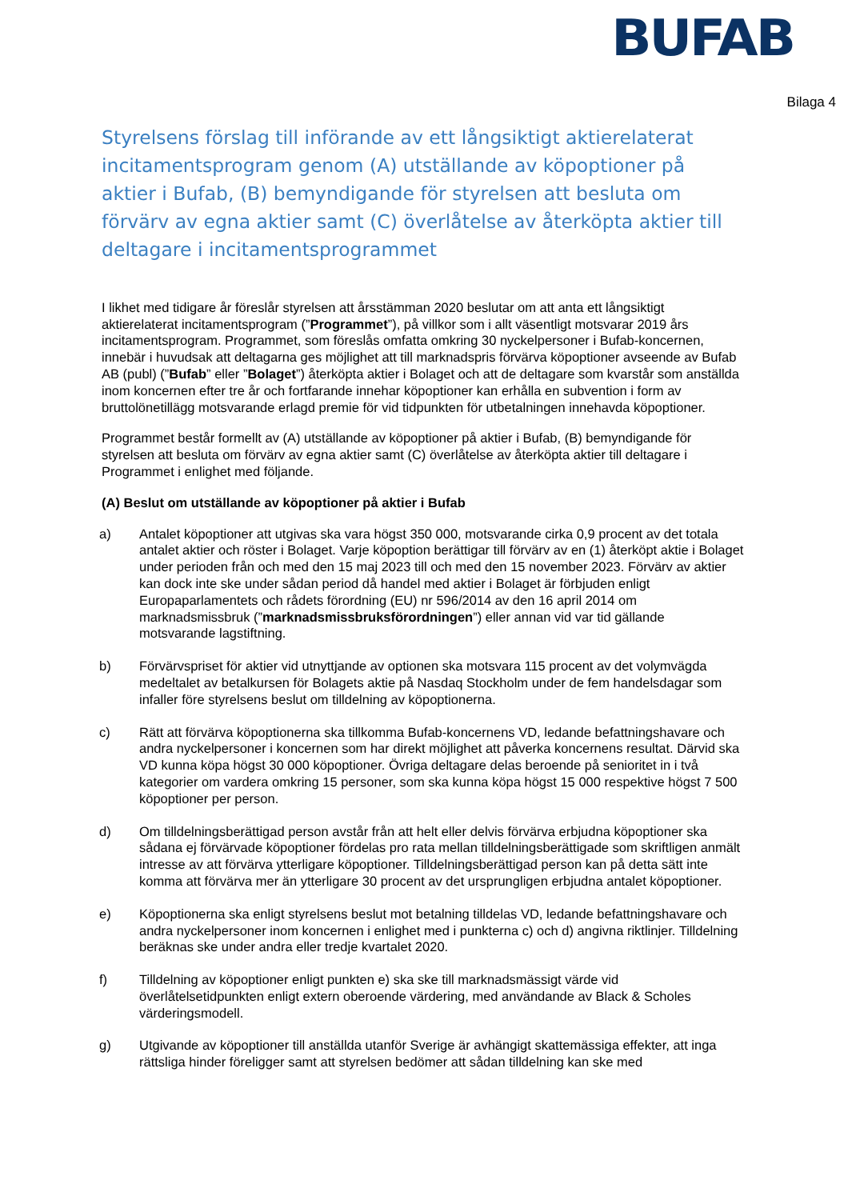BUFAB
Bilaga 4
Styrelsens förslag till införande av ett långsiktigt aktierelaterat incitamentsprogram genom (A) utställande av köpoptioner på aktier i Bufab, (B) bemyndigande för styrelsen att besluta om förvärv av egna aktier samt (C) överlåtelse av återköpta aktier till deltagare i incitamentsprogrammet
I likhet med tidigare år föreslår styrelsen att årsstämman 2020 beslutar om att anta ett långsiktigt aktierelaterat incitamentsprogram (”Programmet”), på villkor som i allt väsentligt motsvarar 2019 års incitamentsprogram. Programmet, som föreslås omfatta omkring 30 nyckelpersoner i Bufab-koncernen, innebär i huvudsak att deltagarna ges möjlighet att till marknadspris förvärva köpoptioner avseende av Bufab AB (publ) (”Bufab” eller ”Bolaget”) återköpta aktier i Bolaget och att de deltagare som kvarstår som anställda inom koncernen efter tre år och fortfarande innehar köpoptioner kan erhålla en subvention i form av bruttolönetillägg motsvarande erlagd premie för vid tidpunkten för utbetalningen innehavda köpoptioner.
Programmet består formellt av (A) utställande av köpoptioner på aktier i Bufab, (B) bemyndigande för styrelsen att besluta om förvärv av egna aktier samt (C) överlåtelse av återköpta aktier till deltagare i Programmet i enlighet med följande.
(A) Beslut om utställande av köpoptioner på aktier i Bufab
a) Antalet köpoptioner att utgivas ska vara högst 350 000, motsvarande cirka 0,9 procent av det totala antalet aktier och röster i Bolaget. Varje köpoption berättigar till förvärv av en (1) återköpt aktie i Bolaget under perioden från och med den 15 maj 2023 till och med den 15 november 2023. Förvärv av aktier kan dock inte ske under sådan period då handel med aktier i Bolaget är förbjuden enligt Europaparlamentets och rådets förordning (EU) nr 596/2014 av den 16 april 2014 om marknadsmissbruk (”marknadsmissbruksförordningen”) eller annan vid var tid gällande motsvarande lagstiftning.
b) Förvärvspriset för aktier vid utnyttjande av optionen ska motsvara 115 procent av det volymvägda medeltalet av betalkursen för Bolagets aktie på Nasdaq Stockholm under de fem handelsdagar som infaller före styrelsens beslut om tilldelning av köpoptionerna.
c) Rätt att förvärva köpoptionerna ska tillkomma Bufab-koncernens VD, ledande befattningshavare och andra nyckelpersoner i koncernen som har direkt möjlighet att påverka koncernens resultat. Därvid ska VD kunna köpa högst 30 000 köpoptioner. Övriga deltagare delas beroende på senioritet in i två kategorier om vardera omkring 15 personer, som ska kunna köpa högst 15 000 respektive högst 7 500 köpoptioner per person.
d) Om tilldelningsberättigad person avstår från att helt eller delvis förvärva erbjudna köpoptioner ska sådana ej förvärvade köpoptioner fördelas pro rata mellan tilldelningsberättigade som skriftligen anmält intresse av att förvärva ytterligare köpoptioner. Tilldelningsberättigad person kan på detta sätt inte komma att förvärva mer än ytterligare 30 procent av det ursprungligen erbjudna antalet köpoptioner.
e) Köpoptionerna ska enligt styrelsens beslut mot betalning tilldelas VD, ledande befattningshavare och andra nyckelpersoner inom koncernen i enlighet med i punkterna c) och d) angivna riktlinjer. Tilldelning beräknas ske under andra eller tredje kvartalet 2020.
f) Tilldelning av köpoptioner enligt punkten e) ska ske till marknadsmässigt värde vid överlåtelsetidpunkten enligt extern oberoende värdering, med användande av Black & Scholes värderingsmodell.
g) Utgivande av köpoptioner till anställda utanför Sverige är avhängigt skattemässiga effekter, att inga rättsliga hinder föreligger samt att styrelsen bedömer att sådan tilldelning kan ske med